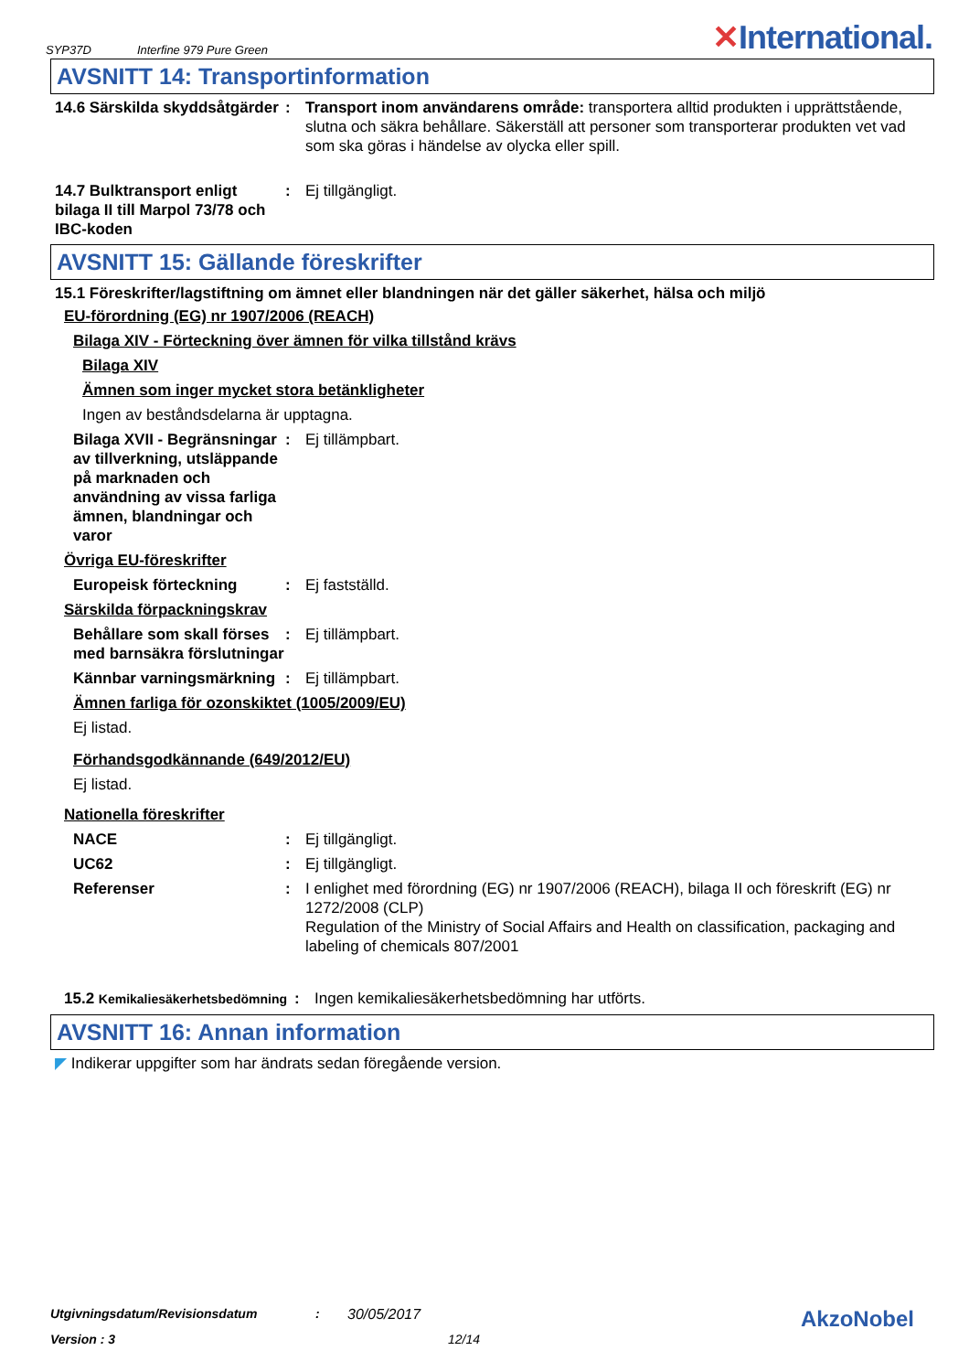SYP37D Interfine 979 Pure Green ✕International.
AVSNITT 14: Transportinformation
14.6 Särskilda skyddsåtgärder
: Transport inom användarens område: transportera alltid produkten i upprättstående, slutna och säkra behållare. Säkerställ att personer som transporterar produkten vet vad som ska göras i händelse av olycka eller spill.
14.7 Bulktransport enligt bilaga II till Marpol 73/78 och IBC-koden
: Ej tillgängligt.
AVSNITT 15: Gällande föreskrifter
15.1 Föreskrifter/lagstiftning om ämnet eller blandningen när det gäller säkerhet, hälsa och miljö
EU-förordning (EG) nr 1907/2006 (REACH)
Bilaga XIV - Förteckning över ämnen för vilka tillstånd krävs
Bilaga XIV
Ämnen som inger mycket stora betänkligheter
Ingen av beståndsdelarna är upptagna.
Bilaga XVII - Begränsningar av tillverkning, utsläppande på marknaden och användning av vissa farliga ämnen, blandningar och varor
: Ej tillämpbart.
Övriga EU-föreskrifter
Europeisk förteckning : Ej fastställd.
Särskilda förpackningskrav
Behållare som skall förses med barnsäkra förslutningar
: Ej tillämpbart.
Kännbar varningsmärkning
: Ej tillämpbart.
Ämnen farliga för ozonskiktet (1005/2009/EU)
Ej listad.
Förhandsgodkännande (649/2012/EU)
Ej listad.
Nationella föreskrifter
NACE : Ej tillgängligt.
UC62 : Ej tillgängligt.
Referenser : I enlighet med förordning (EG) nr 1907/2006 (REACH), bilaga II och föreskrift (EG) nr 1272/2008 (CLP)
Regulation of the Ministry of Social Affairs and Health on classification, packaging and labeling of chemicals 807/2001
15.2 Kemikaliesäkerhetsbedömning
: Ingen kemikaliesäkerhetsbedömning har utförts.
AVSNITT 16: Annan information
◤ Indikerar uppgifter som har ändrats sedan föregående version.
Utgivningsdatum/Revisionsdatum: 30/05/2017 AkzoNobel
Version : 3 12/14